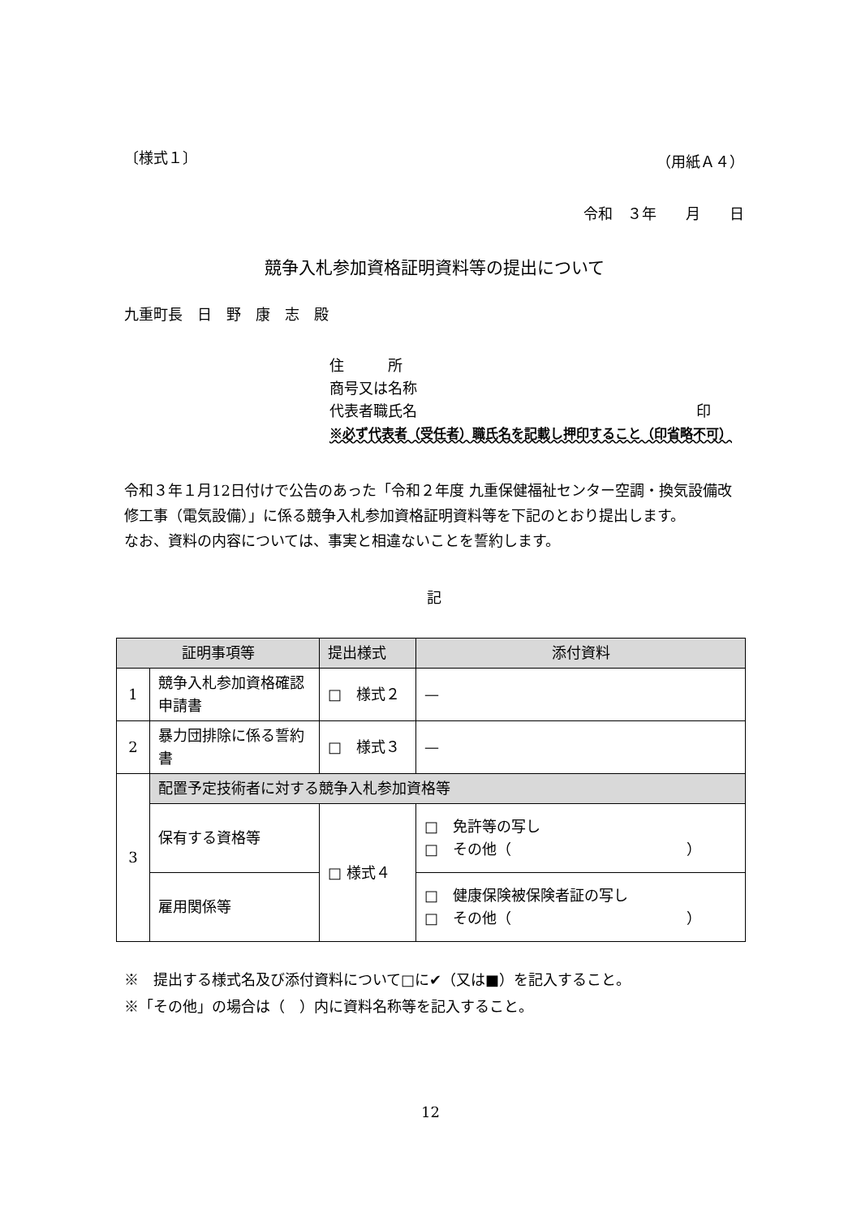〔様式１〕 （用紙Ａ４）
令和　３年　　月　　日
競争入札参加資格証明資料等の提出について
九重町長　日　野　康　志　殿
住　　　所
商号又は名称
代表者職氏名 印
※必ず代表者（受任者）職氏名を記載し押印すること（印省略不可）
令和３年１月12日付けで公告のあった「令和２年度 九重保健福祉センター空調・換気設備改修工事（電気設備）」に係る競争入札参加資格証明資料等を下記のとおり提出します。
なお、資料の内容については、事実と相違ないことを誓約します。
記
| 証明事項等 | | 提出様式 | 添付資料 |
| --- | --- | --- | --- |
| 1 | 競争入札参加資格確認申請書 | □ 様式２ | — |
| 2 | 暴力団排除に係る誓約書 | □ 様式３ | — |
| 3 | 配置予定技術者に対する競争入札参加資格等 | | |
| | 保有する資格等 | □ 様式４ | □ 免許等の写し □ その他（ ） |
| | 雇用関係等 | | □ 健康保険被保険者証の写し □ その他（ ） |
※　提出する様式名及び添付資料について□に✔（又は■）を記入すること。
※「その他」の場合は（　）内に資料名称等を記入すること。
12